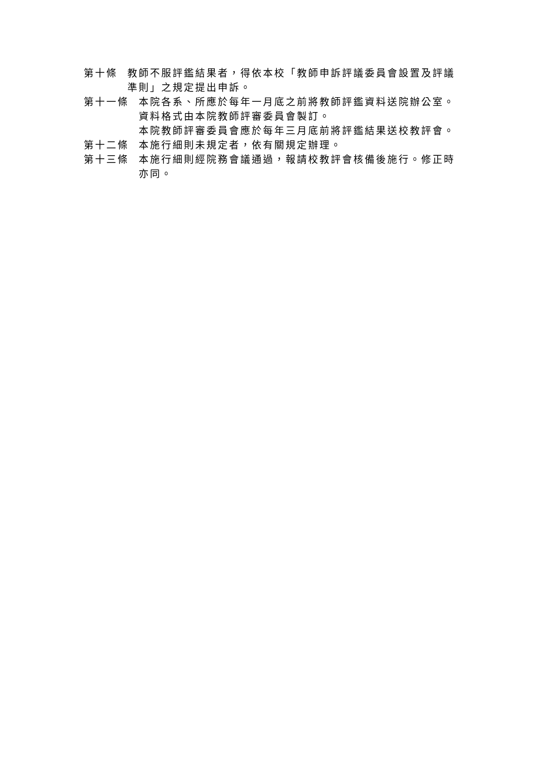第十條 教師不服評鑑結果者，得依本校「教師申訴評議委員會設置及評議準則」之規定提出申訴。
第十一條 本院各系、所應於每年一月底之前將教師評鑑資料送院辦公室。資料格式由本院教師評審委員會製訂。
本院教師評審委員會應於每年三月底前將評鑑結果送校教評會。
第十二條 本施行細則未規定者，依有關規定辦理。
第十三條 本施行細則經院務會議通過，報請校教評會核備後施行。修正時亦同。